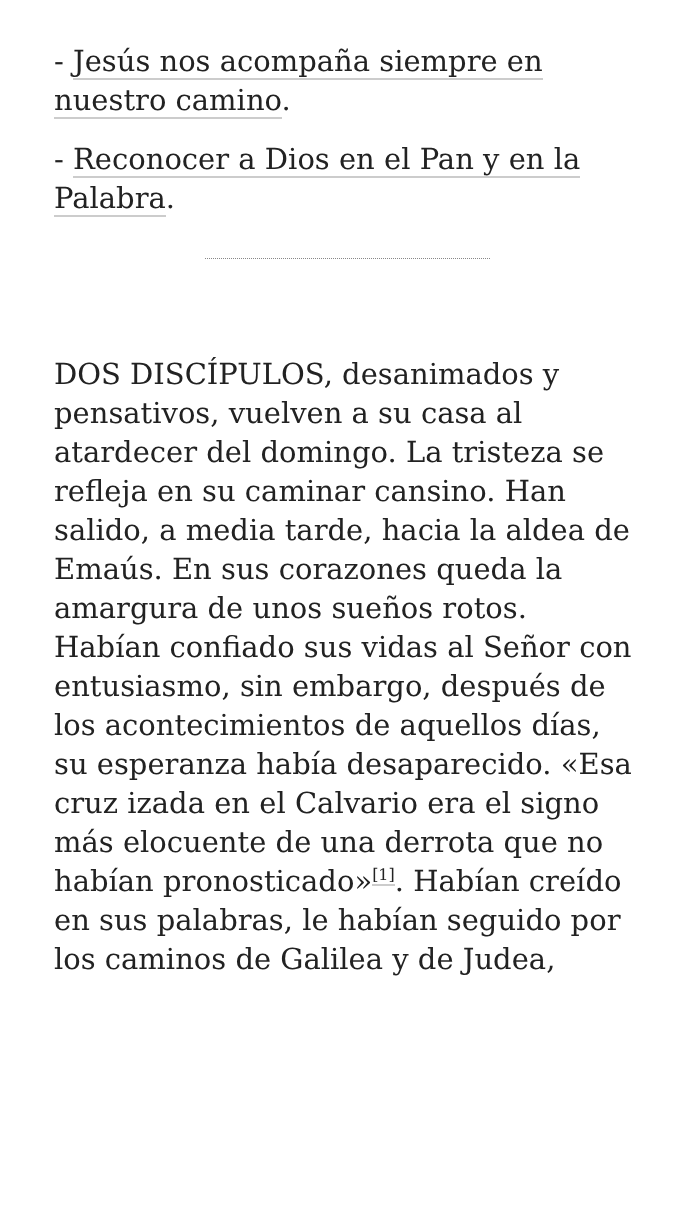- Jesús nos acompaña siempre en nuestro camino.
- Reconocer a Dios en el Pan y en la Palabra.
DOS DISCÍPULOS, desanimados y pensativos, vuelven a su casa al atardecer del domingo. La tristeza se refleja en su caminar cansino. Han salido, a media tarde, hacia la aldea de Emaús. En sus corazones queda la amargura de unos sueños rotos. Habían confiado sus vidas al Señor con entusiasmo, sin embargo, después de los acontecimientos de aquellos días, su esperanza había desaparecido. «Esa cruz izada en el Calvario era el signo más elocuente de una derrota que no habían pronosticado»<sup>[1]</sup>. Habían creído en sus palabras, le habían seguido por los caminos de Galilea y de Judea,